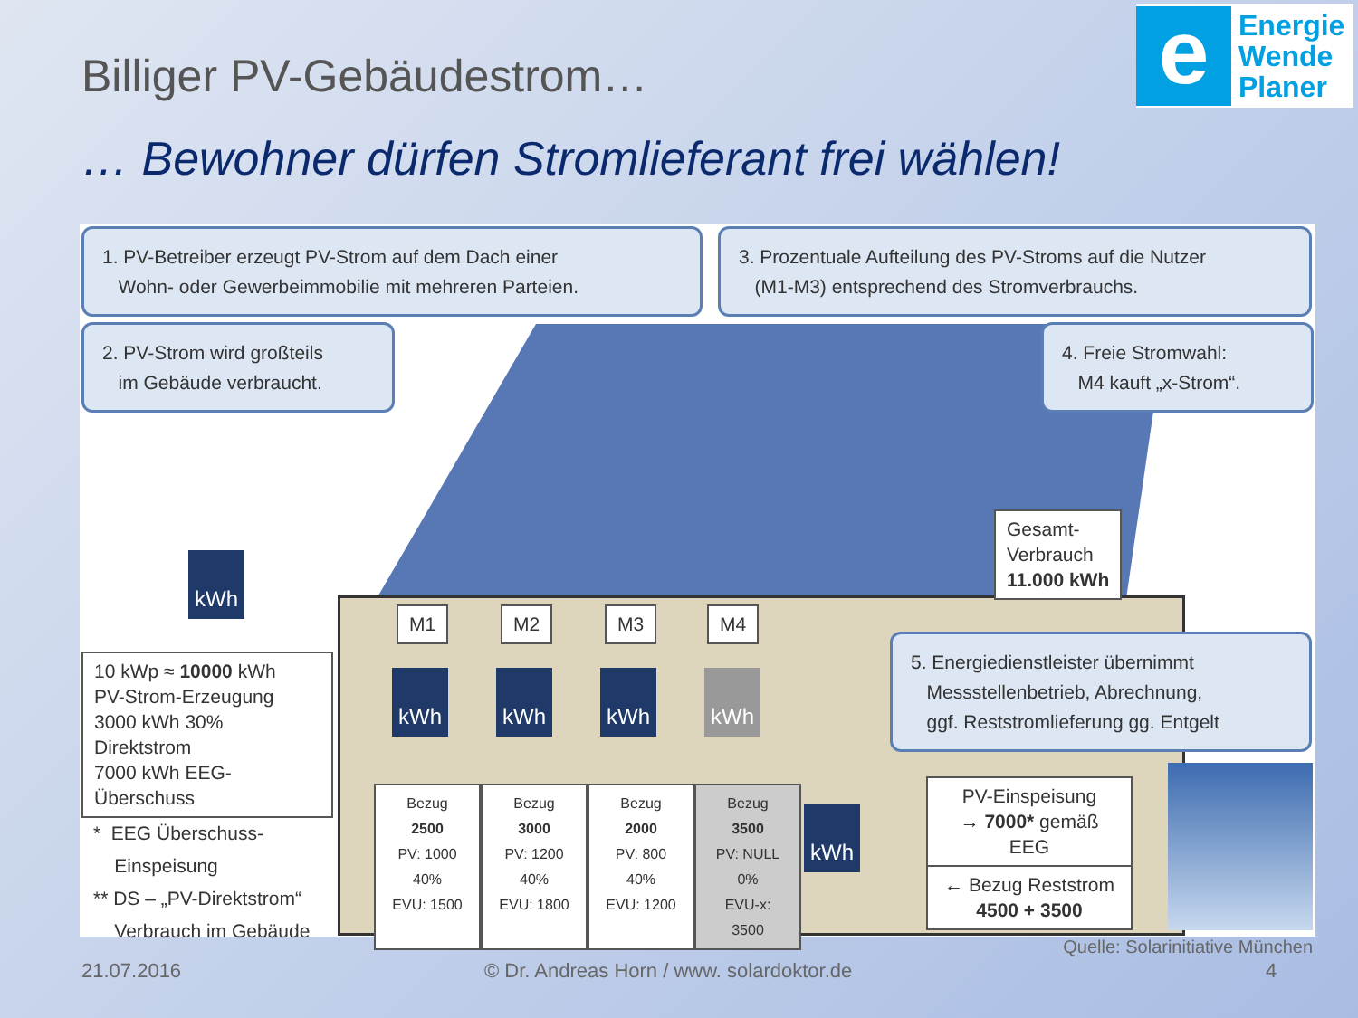e
Energie
Wende
Planer
Billiger PV-Gebäudestrom…
… Bewohner dürfen Stromlieferant frei wählen!
1. PV-Betreiber erzeugt PV-Strom auf dem Dach einer
Wohn- oder Gewerbeimmobilie mit mehreren Parteien.
3. Prozentuale Aufteilung des PV-Stroms auf die Nutzer
(M1-M3) entsprechend des Stromverbrauchs.
2. PV-Strom wird großteils
im Gebäude verbraucht.
4. Freie Stromwahl:
M4 kauft „x-Strom“.
Gesamt-
Verbrauch
11.000 kWh
kWh
10 kWp ≈ 10000 kWh
PV-Strom-Erzeugung
3000 kWh 30% Direktstrom
7000 kWh EEG-Überschuss
M1 M2 M3 M4
kWh kWh kWh kWh
5. Energiedienstleister übernimmt
Messstellenbetrieb, Abrechnung,
ggf. Reststromlieferung gg. Entgelt
Bezug
2500
PV: 1000
40%
EVU: 1500
Bezug
3000
PV: 1200
40%
EVU: 1800
Bezug
2000
PV: 800
40%
EVU: 1200
Bezug
3500
PV: NULL
0%
EVU-x: 3500
kWh
PV-Einspeisung
→ 7000* gemäß EEG
← Bezug Reststrom
4500 + 3500
* EEG Überschuss-
Einspeisung
** DS – „PV-Direktstrom“
Verbrauch im Gebäude
Quelle: Solarinitiative München
21.07.2016
© Dr. Andreas Horn / www. solardoktor.de
4